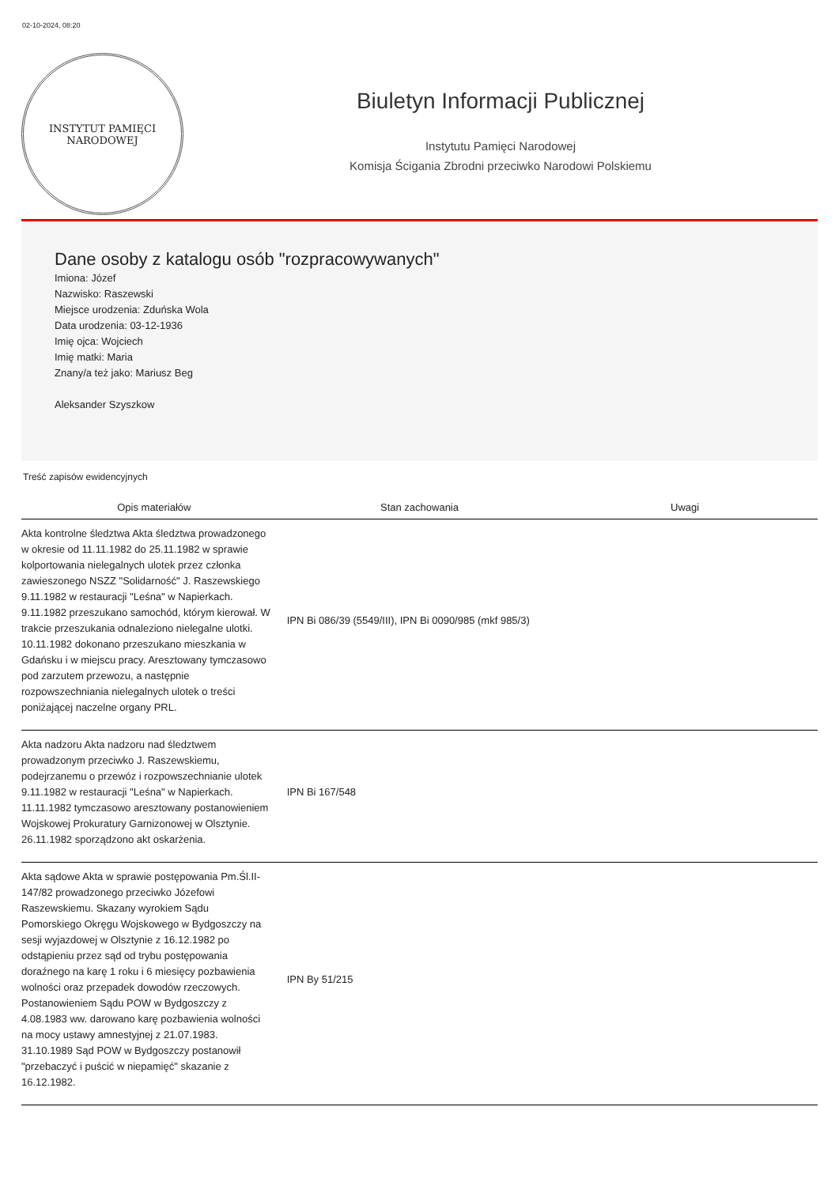02-10-2024, 08:20
INSTYTUT PAMIĘCI
NARODOWEJ
Biuletyn Informacji Publicznej
Instytutu Pamięci Narodowej
Komisja Ścigania Zbrodni przeciwko Narodowi Polskiemu
Dane osoby z katalogu osób "rozpracowywanych"
Imiona: Józef
Nazwisko: Raszewski
Miejsce urodzenia: Zduńska Wola
Data urodzenia: 03-12-1936
Imię ojca: Wojciech
Imię matki: Maria
Znany/a też jako: Mariusz Beg
Aleksander Szyszkow
Treść zapisów ewidencyjnych
| Opis materiałów | Stan zachowania | Uwagi |
| --- | --- | --- |
| Akta kontrolne śledztwa Akta śledztwa prowadzonego w okresie od 11.11.1982 do 25.11.1982 w sprawie kolportowania nielegalnych ulotek przez członka zawieszonego NSZZ "Solidarność" J. Raszewskiego 9.11.1982 w restauracji "Leśna" w Napierkach. 9.11.1982 przeszukano samochód, którym kierował. W trakcie przeszukania odnaleziono nielegalne ulotki. 10.11.1982 dokonano przeszukano mieszkania w Gdańsku i w miejscu pracy. Aresztowany tymczasowo pod zarzutem przewozu, a następnie rozpowszechniania nielegalnych ulotek o treści poniżającej naczelne organy PRL. | IPN Bi 086/39 (5549/III), IPN Bi 0090/985 (mkf 985/3) | |
| Akta nadzoru Akta nadzoru nad śledztwem prowadzonym przeciwko J. Raszewskiemu, podejrzanemu o przewóz i rozpowszechnianie ulotek 9.11.1982 w restauracji "Leśna" w Napierkach. 11.11.1982 tymczasowo aresztowany postanowieniem Wojskowej Prokuratury Garnizonowej w Olsztynie. 26.11.1982 sporządzono akt oskarżenia. | IPN Bi 167/548 | |
| Akta sądowe Akta w sprawie postępowania Pm.Śl.II-147/82 prowadzonego przeciwko Józefowi Raszewskiemu. Skazany wyrokiem Sądu Pomorskiego Okręgu Wojskowego w Bydgoszczy na sesji wyjazdowej w Olsztynie z 16.12.1982 po odstąpieniu przez sąd od trybu postępowania doraźnego na karę 1 roku i 6 miesięcy pozbawienia wolności oraz przepadek dowodów rzeczowych. Postanowieniem Sądu POW w Bydgoszczy z 4.08.1983 ww. darowano karę pozbawienia wolności na mocy ustawy amnestyjnej z 21.07.1983. 31.10.1989 Sąd POW w Bydgoszczy postanowił "przebaczyć i puścić w niepamięć" skazanie z 16.12.1982. | IPN By 51/215 | |